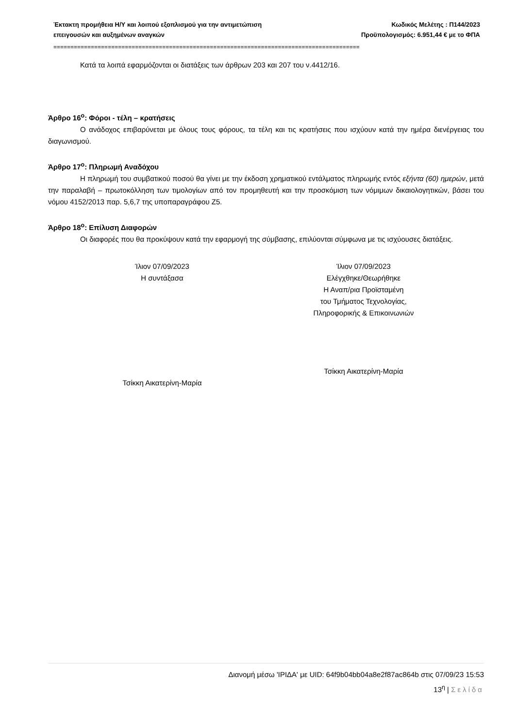Έκτακτη προμήθεια Η/Υ και λοιπού εξοπλισμού για την αντιμετώπιση
επειγουσών και αυξημένων αναγκών
Κωδικός Μελέτης : Π144/2023
Προϋπολογισμός: 6.951,44 € με το ΦΠΑ
==========================================================================================
Κατά τα λοιπά εφαρμόζονται οι διατάξεις των άρθρων 203 και 207 του ν.4412/16.
Άρθρο 16<sup>ο</sup>: Φόροι - τέλη – κρατήσεις
Ο ανάδοχος επιβαρύνεται με όλους τους φόρους, τα τέλη και τις κρατήσεις που ισχύουν κατά την ημέρα διενέργειας του διαγωνισμού.
Άρθρο 17<sup>ο</sup>: Πληρωμή Αναδόχου
Η πληρωμή του συμβατικού ποσού θα γίνει με την έκδοση χρηματικού εντάλματος πληρωμής εντός εξήντα (60) ημερών, μετά την παραλαβή – πρωτοκόλληση των τιμολογίων από τον προμηθευτή και την προσκόμιση των νόμιμων δικαιολογητικών, βάσει του νόμου 4152/2013 παρ. 5,6,7 της υποπαραγράφου Ζ5.
Άρθρο 18<sup>ο</sup>: Επίλυση Διαφορών
Οι διαφορές που θα προκύψουν κατά την εφαρμογή της σύμβασης, επιλύονται σύμφωνα με τις ισχύουσες διατάξεις.
Ίλιον 07/09/2023
Η συντάξασα
Τσίκκη Αικατερίνη-Μαρία
Ίλιον 07/09/2023
Ελέγχθηκε/Θεωρήθηκε
Η Αναπ/ρια Προϊσταμένη
του Τμήματος Τεχνολογίας,
Πληροφορικής & Επικοινωνιών
Τσίκκη Αικατερίνη-Μαρία
Διανομή μέσω 'ΙΡΙΔΑ' με UID: 64f9b04bb04a8e2f87ac864b στις 07/09/23 15:53
13<sup>η</sup> | Σελίδα